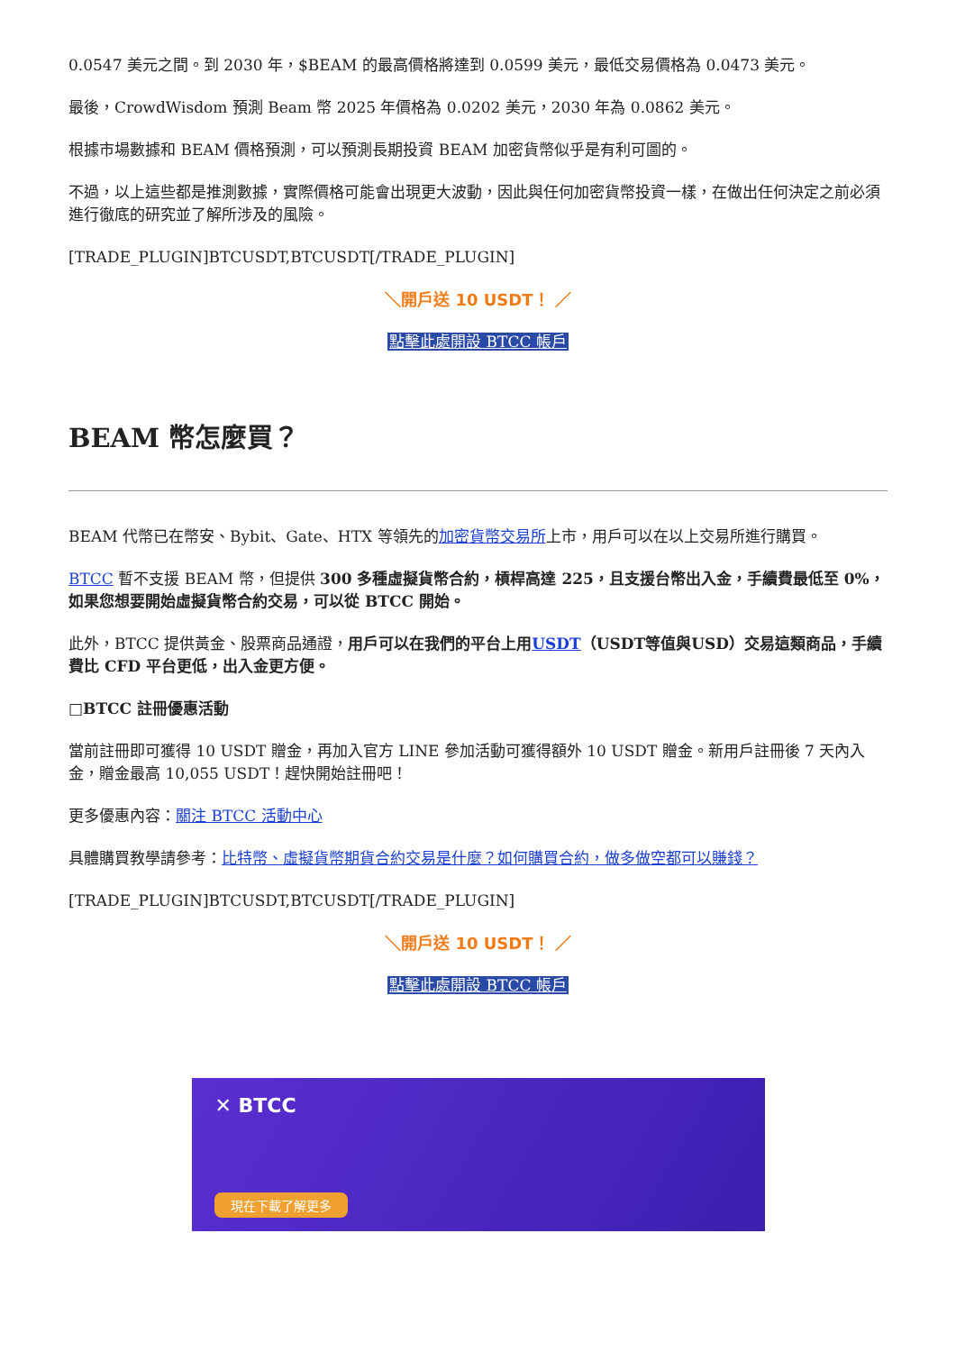0.0547 美元之間。到 2030 年，$BEAM 的最高價格將達到 0.0599 美元，最低交易價格為 0.0473 美元。
最後，CrowdWisdom 預測 Beam 幣 2025 年價格為 0.0202 美元，2030 年為 0.0862 美元。
根據市場數據和 BEAM 價格預測，可以預測長期投資 BEAM 加密貨幣似乎是有利可圖的。
不過，以上這些都是推測數據，實際價格可能會出現更大波動，因此與任何加密貨幣投資一樣，在做出任何決定之前必須進行徹底的研究並了解所涉及的風險。
[TRADE_PLUGIN]BTCUSDT,BTCUSDT[/TRADE_PLUGIN]
＼開戶送 10 USDT！ ／
點擊此處開設 BTCC 帳戶
BEAM 幣怎麼買？
BEAM 代幣已在幣安、Bybit、Gate、HTX 等領先的加密貨幣交易所上市，用戶可以在以上交易所進行購買。
BTCC 暫不支援 BEAM 幣，但提供 300 多種虛擬貨幣合約，槓桿高達 225，且支援台幣出入金，手續費最低至 0%，如果您想要開始虛擬貨幣合約交易，可以從 BTCC 開始。
此外，BTCC 提供黃金、股票商品通證，用戶可以在我們的平台上用USDT（USDT等值與USD）交易這類商品，手續費比 CFD 平台更低，出入金更方便。
□BTCC 註冊優惠活動
當前註冊即可獲得 10 USDT 贈金，再加入官方 LINE 參加活動可獲得額外 10 USDT 贈金。新用戶註冊後 7 天內入金，贈金最高 10,055 USDT！趕快開始註冊吧！
更多優惠內容：關注 BTCC 活動中心
具體購買教學請參考：比特幣、虛擬貨幣期貨合約交易是什麼？如何購買合約，做多做空都可以賺錢？
[TRADE_PLUGIN]BTCUSDT,BTCUSDT[/TRADE_PLUGIN]
＼開戶送 10 USDT！ ／
點擊此處開設 BTCC 帳戶
✕ BTCC
現在下載了解更多